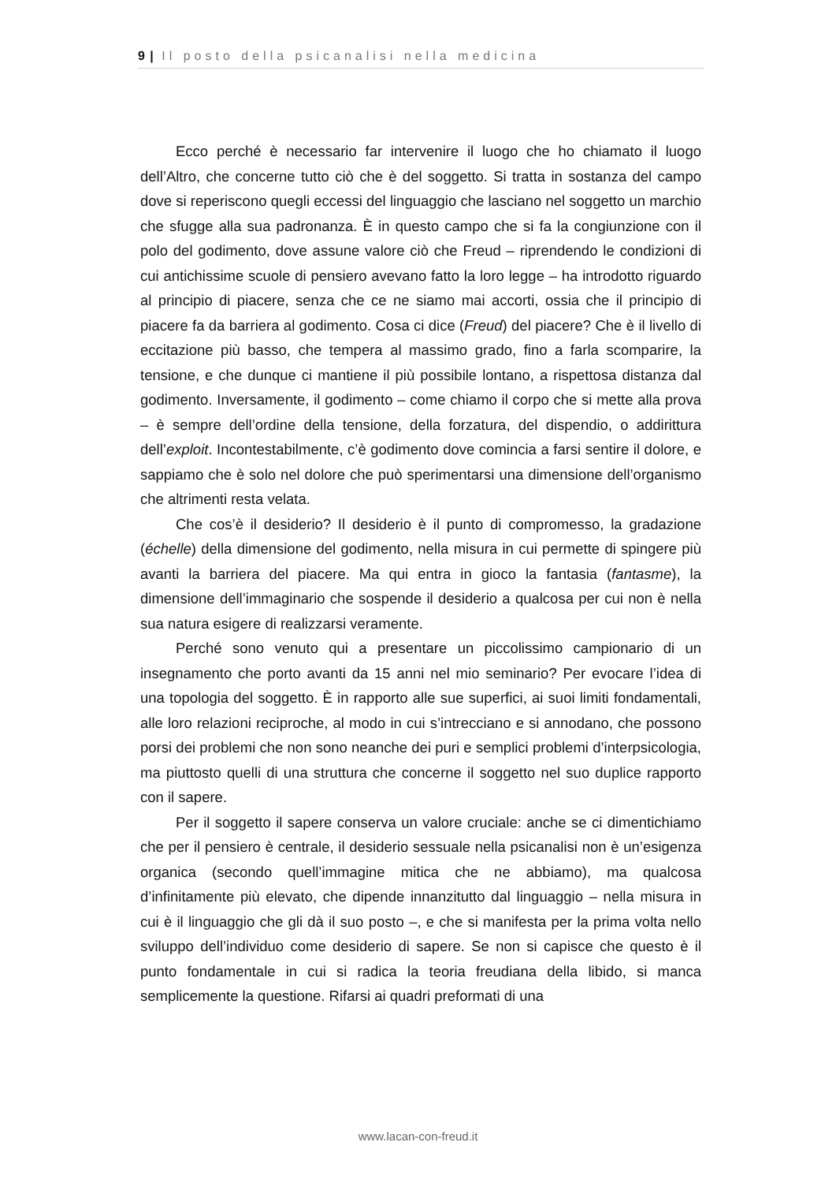9 | Il posto della psicanalisi nella medicina
Ecco perché è necessario far intervenire il luogo che ho chiamato il luogo dell’Altro, che concerne tutto ciò che è del soggetto. Si tratta in sostanza del campo dove si reperiscono quegli eccessi del linguaggio che lasciano nel soggetto un marchio che sfugge alla sua padronanza. È in questo campo che si fa la congiunzione con il polo del godimento, dove assune valore ciò che Freud – riprendendo le condizioni di cui antichissime scuole di pensiero avevano fatto la loro legge – ha introdotto riguardo al principio di piacere, senza che ce ne siamo mai accorti, ossia che il principio di piacere fa da barriera al godimento. Cosa ci dice (Freud) del piacere? Che è il livello di eccitazione più basso, che tempera al massimo grado, fino a farla scomparire, la tensione, e che dunque ci mantiene il più possibile lontano, a rispettosa distanza dal godimento. Inversamente, il godimento – come chiamo il corpo che si mette alla prova – è sempre dell’ordine della tensione, della forzatura, del dispendio, o addirittura dell’exploit. Incontestabilmente, c’è godimento dove comincia a farsi sentire il dolore, e sappiamo che è solo nel dolore che può sperimentarsi una dimensione dell’organismo che altrimenti resta velata.
Che cos’è il desiderio? Il desiderio è il punto di compromesso, la gradazione (échelle) della dimensione del godimento, nella misura in cui permette di spingere più avanti la barriera del piacere. Ma qui entra in gioco la fantasia (fantasme), la dimensione dell’immaginario che sospende il desiderio a qualcosa per cui non è nella sua natura esigere di realizzarsi veramente.
Perché sono venuto qui a presentare un piccolissimo campionario di un insegnamento che porto avanti da 15 anni nel mio seminario? Per evocare l’idea di una topologia del soggetto. È in rapporto alle sue superfici, ai suoi limiti fondamentali, alle loro relazioni reciproche, al modo in cui s’intrecciano e si annodano, che possono porsi dei problemi che non sono neanche dei puri e semplici problemi d’interpsicologia, ma piuttosto quelli di una struttura che concerne il soggetto nel suo duplice rapporto con il sapere.
Per il soggetto il sapere conserva un valore cruciale: anche se ci dimentichiamo che per il pensiero è centrale, il desiderio sessuale nella psicanalisi non è un’esigenza organica (secondo quell’immagine mitica che ne abbiamo), ma qualcosa d’infinitamente più elevato, che dipende innanzitutto dal linguaggio – nella misura in cui è il linguaggio che gli dà il suo posto –, e che si manifesta per la prima volta nello sviluppo dell’individuo come desiderio di sapere. Se non si capisce che questo è il punto fondamentale in cui si radica la teoria freudiana della libido, si manca semplicemente la questione. Rifarsi ai quadri preformati di una
www.lacan-con-freud.it